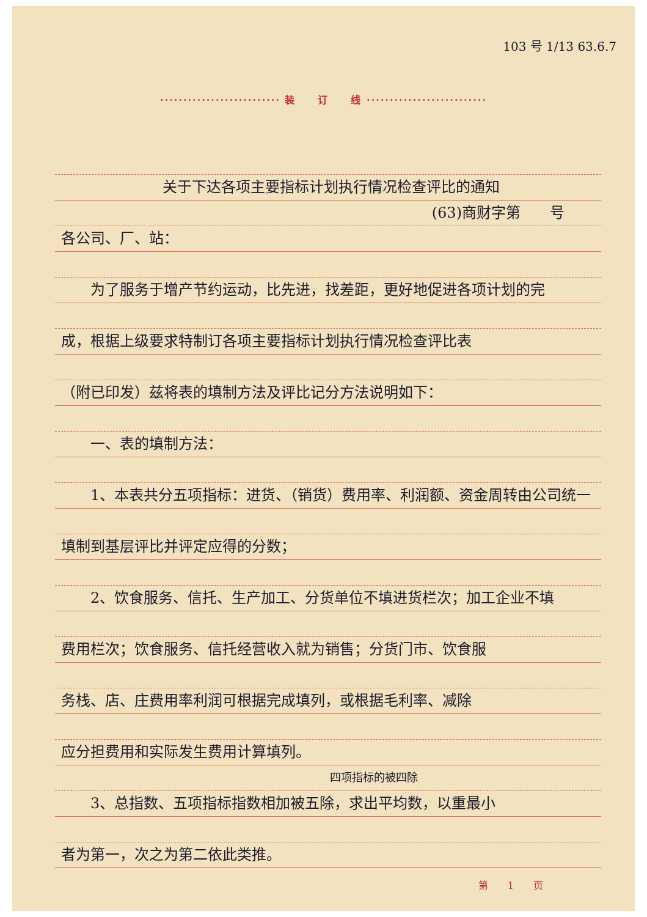103 号 1/13 63.6.7
·························· 装　　订　　线 ··························
关于下达各项主要指标计划执行情况检查评比的通知
(63)商财字第　　号
各公司、厂、站：
　　为了服务于增产节约运动，比先进，找差距，更好地促进各项计划的完
成，根据上级要求特制订各项主要指标计划执行情况检查评比表
（附已印发）兹将表的填制方法及评比记分方法说明如下：
　　一、表的填制方法：
　　1、本表共分五项指标：进货、（销货）费用率、利润额、资金周转由公司统一
填制到基层评比并评定应得的分数；
　　2、饮食服务、信托、生产加工、分货单位不填进货栏次；加工企业不填
费用栏次；饮食服务、信托经营收入就为销售；分货门市、饮食服
务栈、店、庄费用率利润可根据完成填列，或根据毛利率、减除
应分担费用和实际发生费用计算填列。
四项指标的被四除
　　3、总指数、五项指标指数相加被五除，求出平均数，以重最小
者为第一，次之为第二依此类推。
第　　1　　页